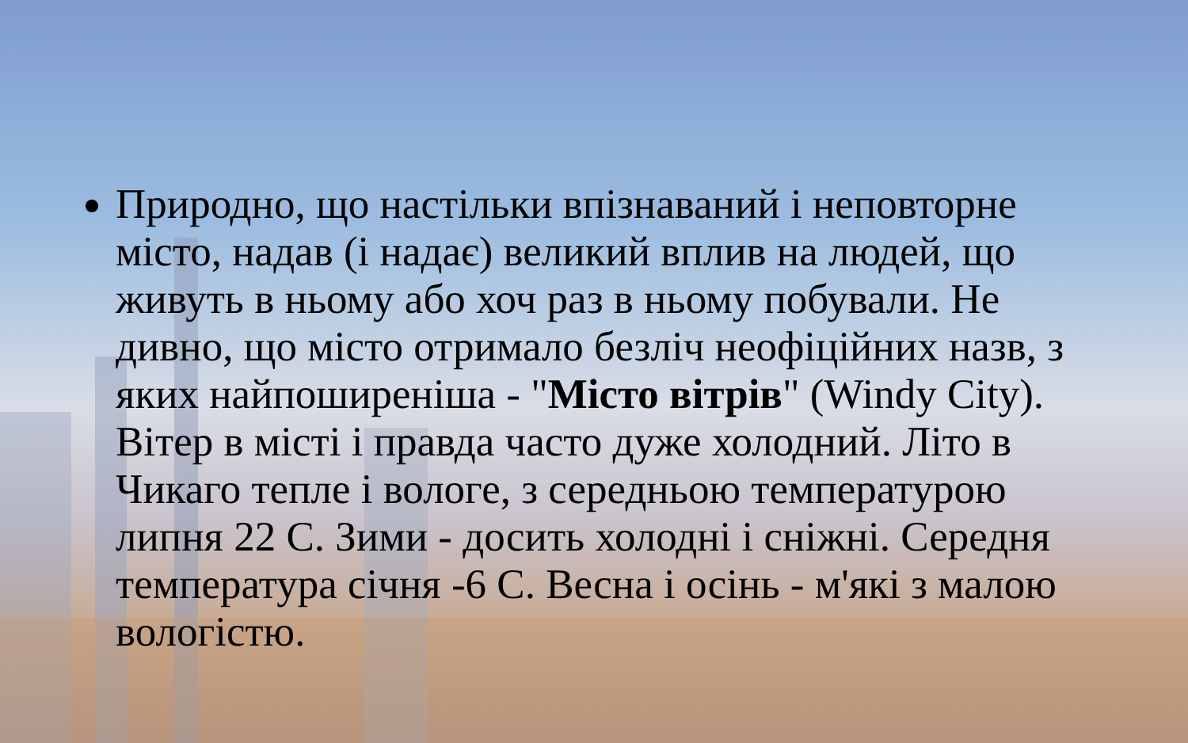Природно, що настільки впізнаваний і неповторне місто, надав (і надає) великий вплив на людей, що живуть в ньому або хоч раз в ньому побували. Не дивно, що місто отримало безліч неофіційних назв, з яких найпоширеніша - "Місто вітрів" (Windy City). Вітер в місті і правда часто дуже холодний. Літо в Чикаго тепле і вологе, з середньою температурою липня 22 С. Зими - досить холодні і сніжні. Середня температура січня -6 С. Весна і осінь - м'які з малою вологістю.